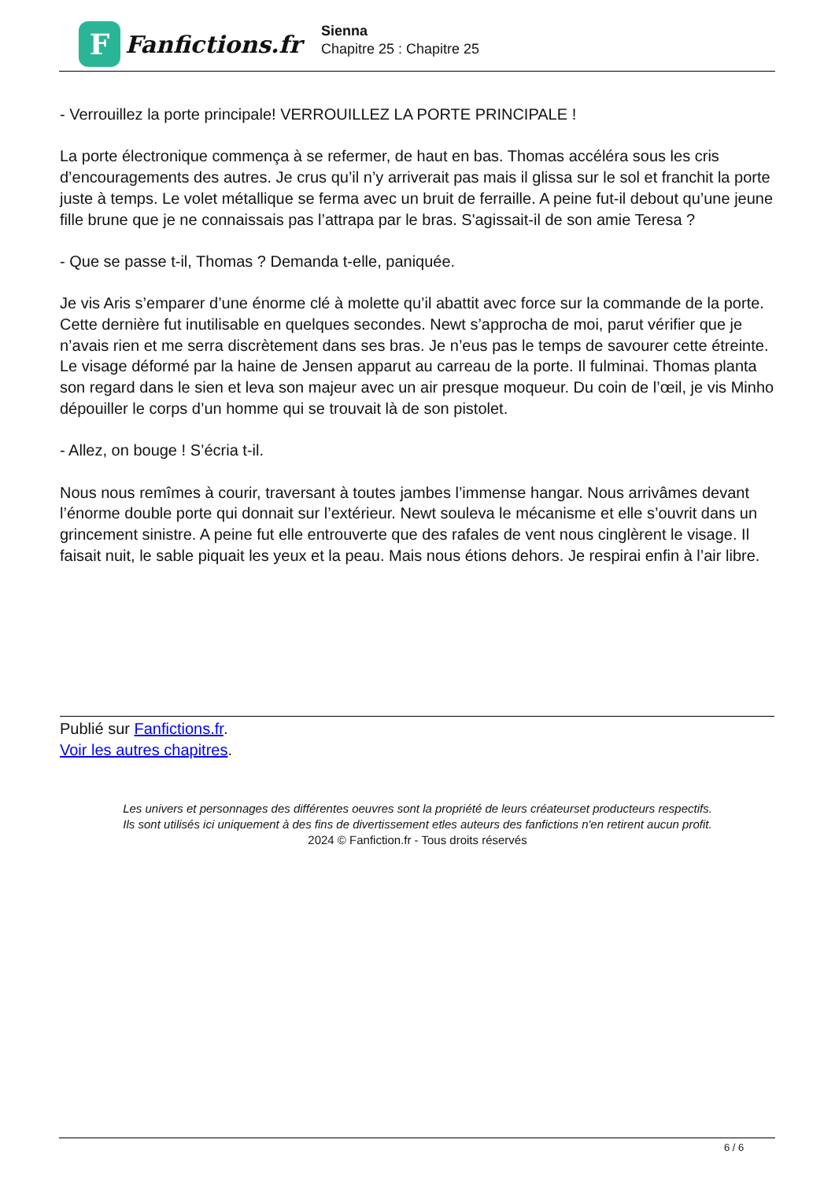F
Fanfictions.fr
Sienna
Chapitre 25 : Chapitre 25
- Verrouillez la porte principale! VERROUILLEZ LA PORTE PRINCIPALE !
La porte électronique commença à se refermer, de haut en bas. Thomas accéléra sous les cris d’encouragements des autres. Je crus qu’il n’y arriverait pas mais il glissa sur le sol et franchit la porte juste à temps. Le volet métallique se ferma avec un bruit de ferraille. A peine fut-il debout qu’une jeune fille brune que je ne connaissais pas l’attrapa par le bras. S'agissait-il de son amie Teresa ?
- Que se passe t-il, Thomas ? Demanda t-elle, paniquée.
Je vis Aris s’emparer d’une énorme clé à molette qu’il abattit avec force sur la commande de la porte. Cette dernière fut inutilisable en quelques secondes. Newt s’approcha de moi, parut vérifier que je n’avais rien et me serra discrètement dans ses bras. Je n’eus pas le temps de savourer cette étreinte. Le visage déformé par la haine de Jensen apparut au carreau de la porte. Il fulminai. Thomas planta son regard dans le sien et leva son majeur avec un air presque moqueur. Du coin de l’œil, je vis Minho dépouiller le corps d’un homme qui se trouvait là de son pistolet.
- Allez, on bouge ! S’écria t-il.
Nous nous remîmes à courir, traversant à toutes jambes l’immense hangar. Nous arrivâmes devant l’énorme double porte qui donnait sur l’extérieur. Newt souleva le mécanisme et elle s’ouvrit dans un grincement sinistre. A peine fut elle entrouverte que des rafales de vent nous cinglèrent le visage. Il faisait nuit, le sable piquait les yeux et la peau. Mais nous étions dehors. Je respirai enfin à l’air libre.
Publié sur Fanfictions.fr.
Voir les autres chapitres.
Les univers et personnages des différentes oeuvres sont la propriété de leurs créateurset producteurs respectifs.
Ils sont utilisés ici uniquement à des fins de divertissement etles auteurs des fanfictions n'en retirent aucun profit.
2024 © Fanfiction.fr - Tous droits réservés
6 / 6